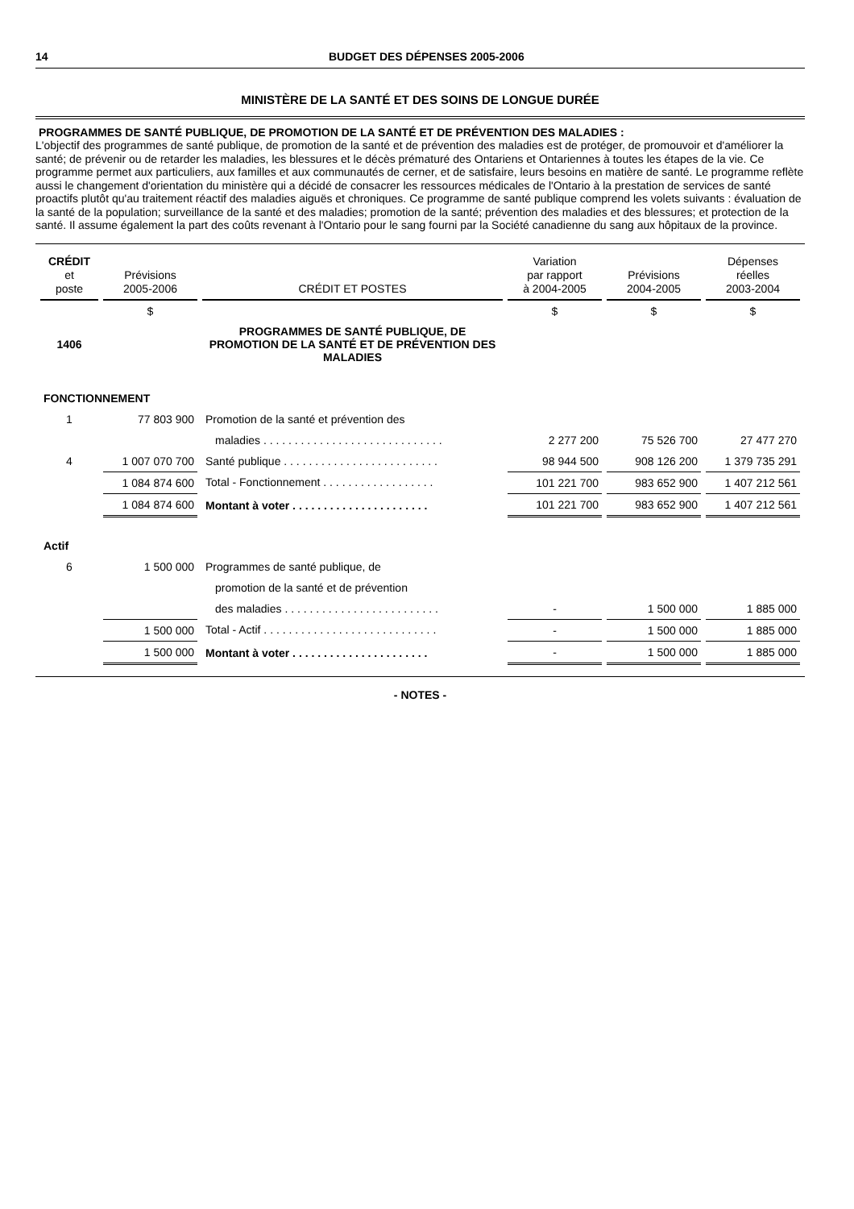14 BUDGET DES DÉPENSES 2005-2006
MINISTÈRE DE LA SANTÉ ET DES SOINS DE LONGUE DURÉE
PROGRAMMES DE SANTÉ PUBLIQUE, DE PROMOTION DE LA SANTÉ ET DE PRÉVENTION DES MALADIES :
L'objectif des programmes de santé publique, de promotion de la santé et de prévention des maladies est de protéger, de promouvoir et d'améliorer la santé; de prévenir ou de retarder les maladies, les blessures et le décès prématuré des Ontariens et Ontariennes à toutes les étapes de la vie. Ce programme permet aux particuliers, aux familles et aux communautés de cerner, et de satisfaire, leurs besoins en matière de santé. Le programme reflète aussi le changement d'orientation du ministère qui a décidé de consacrer les ressources médicales de l'Ontario à la prestation de services de santé proactifs plutôt qu'au traitement réactif des maladies aiguës et chroniques. Ce programme de santé publique comprend les volets suivants : évaluation de la santé de la population; surveillance de la santé et des maladies; promotion de la santé; prévention des maladies et des blessures; et protection de la santé. Il assume également la part des coûts revenant à l'Ontario pour le sang fourni par la Société canadienne du sang aux hôpitaux de la province.
| CRÉDIT et poste | Prévisions 2005-2006 | CRÉDIT ET POSTES | Variation par rapport à 2004-2005 | Prévisions 2004-2005 | Dépenses réelles 2003-2004 |
| --- | --- | --- | --- | --- | --- |
| | $ | | $ | $ | $ |
| 1406 | | PROGRAMMES DE SANTÉ PUBLIQUE, DE PROMOTION DE LA SANTÉ ET DE PRÉVENTION DES MALADIES | | | |
| FONCTIONNEMENT | | | | | |
| 1 | 77 803 900 | Promotion de la santé et prévention des | | | |
| | | maladies . . . . . . . . . . . . . . . . . . . . . . . . . . . . . | 2 277 200 | 75 526 700 | 27 477 270 |
| 4 | 1 007 070 700 | Santé publique . . . . . . . . . . . . . . . . . . . . . . . . . | 98 944 500 | 908 126 200 | 1 379 735 291 |
| | 1 084 874 600 | Total - Fonctionnement . . . . . . . . . . . . . . . . . . | 101 221 700 | 983 652 900 | 1 407 212 561 |
| | 1 084 874 600 | Montant à voter . . . . . . . . . . . . . . . . . . . . . . | 101 221 700 | 983 652 900 | 1 407 212 561 |
| Actif | | | | | |
| 6 | 1 500 000 | Programmes de santé publique, de | | | |
| | | promotion de la santé et de prévention | | | |
| | | des maladies . . . . . . . . . . . . . . . . . . . . . . . . . | - | 1 500 000 | 1 885 000 |
| | 1 500 000 | Total - Actif . . . . . . . . . . . . . . . . . . . . . . . . . . . . | - | 1 500 000 | 1 885 000 |
| | 1 500 000 | Montant à voter . . . . . . . . . . . . . . . . . . . . . . | - | 1 500 000 | 1 885 000 |
- NOTES -